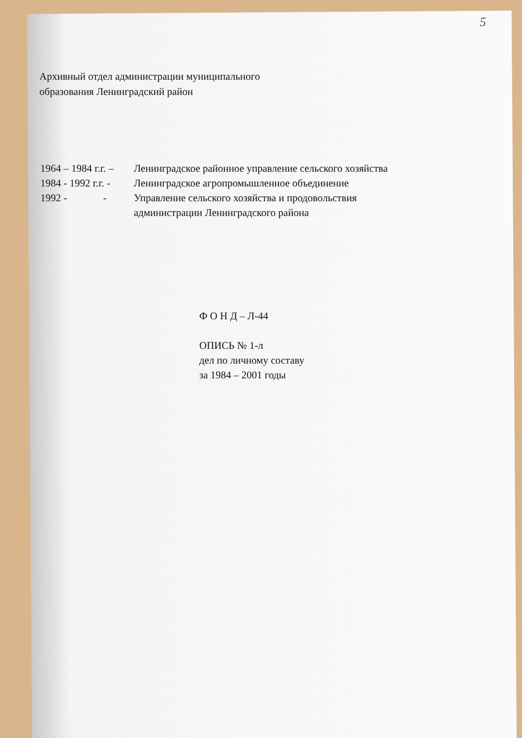5
Архивный отдел администрации муниципального
образования Ленинградский район
1964 – 1984 г.г. – Ленинградское районное управление сельского хозяйства
1984 - 1992 г.г. - Ленинградское агропромышленное объединение
1992 - - Управление сельского хозяйства и продовольствия
администрации Ленинградского района
Ф О Н Д – Л-44
ОПИСЬ № 1-л
дел по личному составу
за 1984 – 2001 годы